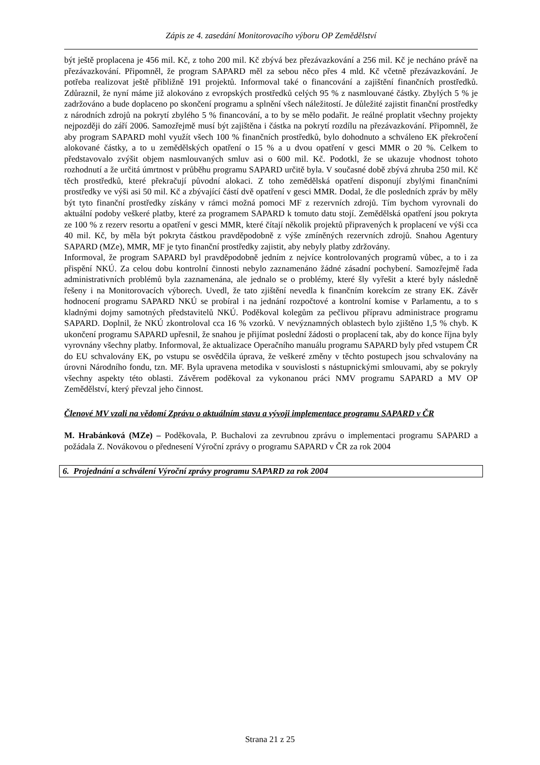Zápis ze 4. zasedání Monitorovacího výboru OP Zemědělství
být ještě proplacena je 456 mil. Kč, z toho 200 mil. Kč zbývá bez přezávazkování a 256 mil. Kč je necháno právě na přezávazkování. Připomněl, že program SAPARD měl za sebou něco přes 4 mld. Kč včetně přezávazkování. Je potřeba realizovat ještě přibližně 191 projektů. Informoval také o financování a zajištění finančních prostředků. Zdůraznil, že nyní máme již alokováno z evropských prostředků celých 95 % z nasmlouvané částky. Zbylých 5 % je zadržováno a bude doplaceno po skončení programu a splnění všech náležitostí. Je důležité zajistit finanční prostředky z národních zdrojů na pokrytí zbylého 5 % financování, a to by se mělo podařit. Je reálné proplatit všechny projekty nejpozději do září 2006. Samozřejmě musí být zajištěna i částka na pokrytí rozdílu na přezávazkování. Připomněl, že aby program SAPARD mohl využít všech 100 % finančních prostředků, bylo dohodnuto a schváleno EK překročení alokované částky, a to u zemědělských opatření o 15 % a u dvou opatření v gesci MMR o 20 %. Celkem to představovalo zvýšit objem nasmlouvaných smluv asi o 600 mil. Kč. Podotkl, že se ukazuje vhodnost tohoto rozhodnutí a že určitá úmrtnost v průběhu programu SAPARD určitě byla. V současné době zbývá zhruba 250 mil. Kč těch prostředků, které překračují původní alokaci. Z toho zemědělská opatření disponují zbylými finančními prostředky ve výši asi 50 mil. Kč a zbývající částí dvě opatření v gesci MMR. Dodal, že dle posledních zpráv by měly být tyto finanční prostředky získány v rámci možná pomoci MF z rezervních zdrojů. Tím bychom vyrovnali do aktuální podoby veškeré platby, které za programem SAPARD k tomuto datu stojí. Zemědělská opatření jsou pokryta ze 100 % z rezerv resortu a opatření v gesci MMR, které čítají několik projektů připravených k proplacení ve výši cca 40 mil. Kč, by měla být pokryta částkou pravděpodobně z výše zmíněných rezervních zdrojů. Snahou Agentury SAPARD (MZe), MMR, MF je tyto finanční prostředky zajistit, aby nebyly platby zdržovány.
Informoval, že program SAPARD byl pravděpodobně jedním z nejvíce kontrolovaných programů vůbec, a to i za přispění NKÚ. Za celou dobu kontrolní činnosti nebylo zaznamenáno žádné zásadní pochybení. Samozřejmě řada administrativních problémů byla zaznamenána, ale jednalo se o problémy, které šly vyřešit a které byly následně řešeny i na Monitorovacích výborech. Uvedl, že tato zjištění nevedla k finančním korekcím ze strany EK. Závěr hodnocení programu SAPARD NKÚ se probíral i na jednání rozpočtové a kontrolní komise v Parlamentu, a to s kladnými dojmy samotných představitelů NKÚ. Poděkoval kolegům za pečlivou přípravu administrace programu SAPARD. Doplnil, že NKÚ zkontroloval cca 16 % vzorků. V nevýznamných oblastech bylo zjištěno 1,5 % chyb. K ukončení programu SAPARD upřesnil, že snahou je přijímat poslední žádosti o proplacení tak, aby do konce října byly vyrovnány všechny platby. Informoval, že aktualizace Operačního manuálu programu SAPARD byly před vstupem ČR do EU schvalovány EK, po vstupu se osvědčila úprava, že veškeré změny v těchto postupech jsou schvalovány na úrovni Národního fondu, tzn. MF. Byla upravena metodika v souvislosti s nástupnickými smlouvami, aby se pokryly všechny aspekty této oblasti. Závěrem poděkoval za vykonanou práci NMV programu SAPARD a MV OP Zemědělství, který převzal jeho činnost.
Členové MV vzali na vědomí Zprávu o aktuálním stavu a vývoji implementace programu SAPARD v ČR
M. Hrabánková (MZe) – Poděkovala, P. Buchalovi za zevrubnou zprávu o implementaci programu SAPARD a požádala Z. Novákovou o přednesení Výroční zprávy o programu SAPARD v ČR za rok 2004
6. Projednání a schválení Výroční zprávy programu SAPARD za rok 2004
Strana 21 z 25